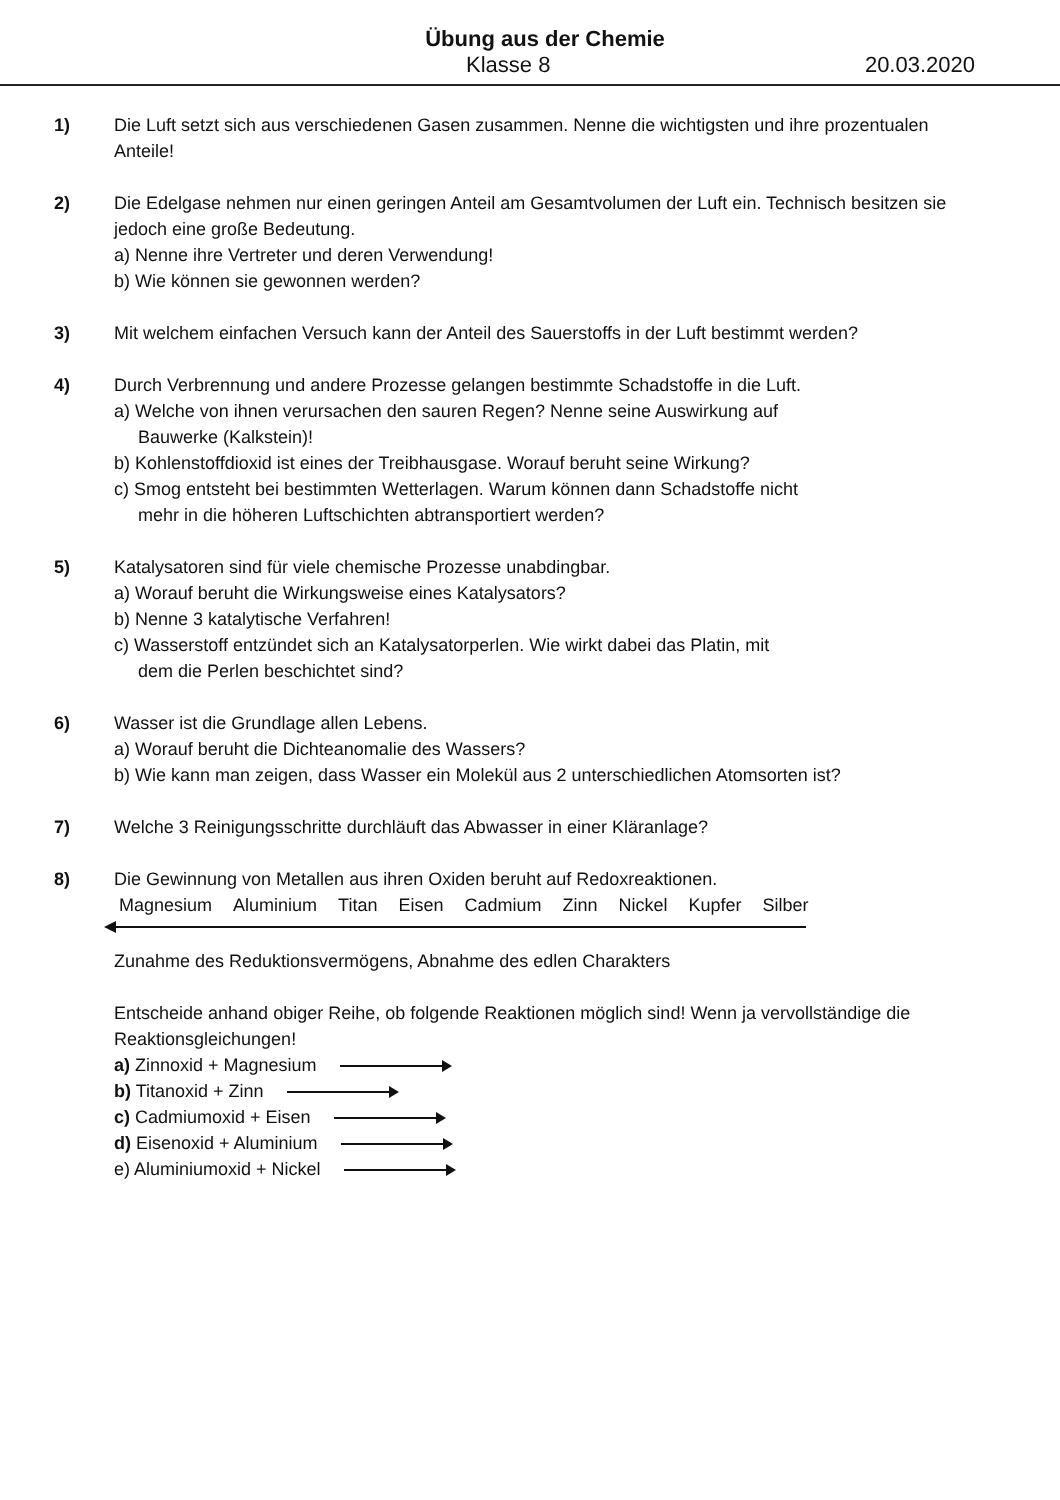Übung aus der Chemie
Klasse 8 20.03.2020
1) Die Luft setzt sich aus verschiedenen Gasen zusammen. Nenne die wichtigsten und ihre prozentualen Anteile!
2) Die Edelgase nehmen nur einen geringen Anteil am Gesamtvolumen der Luft ein. Technisch besitzen sie jedoch eine große Bedeutung.
a) Nenne ihre Vertreter und deren Verwendung!
b) Wie können sie gewonnen werden?
3) Mit welchem einfachen Versuch kann der Anteil des Sauerstoffs in der Luft bestimmt werden?
4) Durch Verbrennung und andere Prozesse gelangen bestimmte Schadstoffe in die Luft.
a) Welche von ihnen verursachen den sauren Regen? Nenne seine Auswirkung auf
Bauwerke (Kalkstein)!
b) Kohlenstoffdioxid ist eines der Treibhausgase. Worauf beruht seine Wirkung?
c) Smog entsteht bei bestimmten Wetterlagen. Warum können dann Schadstoffe nicht
mehr in die höheren Luftschichten abtransportiert werden?
5) Katalysatoren sind für viele chemische Prozesse unabdingbar.
a) Worauf beruht die Wirkungsweise eines Katalysators?
b) Nenne 3 katalytische Verfahren!
c) Wasserstoff entzündet sich an Katalysatorperlen. Wie wirkt dabei das Platin, mit
dem die Perlen beschichtet sind?
6) Wasser ist die Grundlage allen Lebens.
a) Worauf beruht die Dichteanomalie des Wassers?
b) Wie kann man zeigen, dass Wasser ein Molekül aus 2 unterschiedlichen Atomsorten ist?
7) Welche 3 Reinigungsschritte durchläuft das Abwasser in einer Kläranlage?
8) Die Gewinnung von Metallen aus ihren Oxiden beruht auf Redoxreaktionen.
Magnesium Aluminium Titan Eisen Cadmium Zinn Nickel Kupfer Silber
Zunahme des Reduktionsvermögens, Abnahme des edlen Charakters
Entscheide anhand obiger Reihe, ob folgende Reaktionen möglich sind! Wenn ja vervollständige die Reaktionsgleichungen!
a) Zinnoxid + Magnesium
b) Titanoxid + Zinn
c) Cadmiumoxid + Eisen
d) Eisenoxid + Aluminium
e) Aluminiumoxid + Nickel